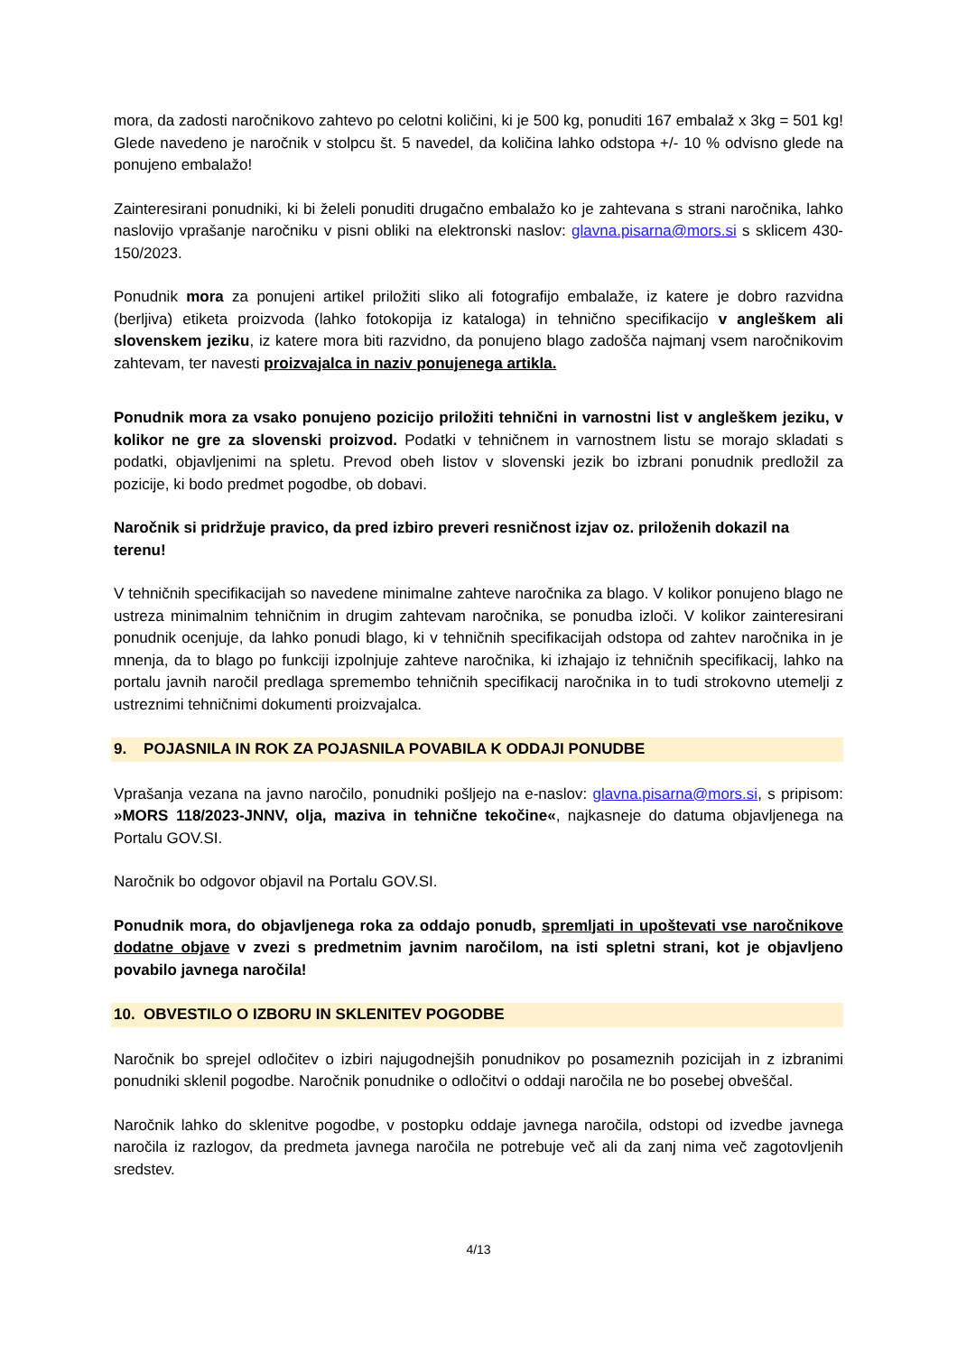mora, da zadosti naročnikovo zahtevo po celotni količini, ki je 500 kg, ponuditi 167 embalaž x 3kg = 501 kg! Glede navedeno je naročnik v stolpcu št. 5 navedel, da količina lahko odstopa +/- 10 % odvisno glede na ponujeno embalažo!
Zainteresirani ponudniki, ki bi želeli ponuditi drugačno embalažo ko je zahtevana s strani naročnika, lahko naslovijo vprašanje naročniku v pisni obliki na elektronski naslov: glavna.pisarna@mors.si s sklicem 430-150/2023.
Ponudnik mora za ponujeni artikel priložiti sliko ali fotografijo embalaže, iz katere je dobro razvidna (berljiva) etiketa proizvoda (lahko fotokopija iz kataloga) in tehnično specifikacijo v angleškem ali slovenskem jeziku, iz katere mora biti razvidno, da ponujeno blago zadošča najmanj vsem naročnikovim zahtevam, ter navesti proizvajalca in naziv ponujenega artikla.
Ponudnik mora za vsako ponujeno pozicijo priložiti tehnični in varnostni list v angleškem jeziku, v kolikor ne gre za slovenski proizvod. Podatki v tehničnem in varnostnem listu se morajo skladati s podatki, objavljenimi na spletu. Prevod obeh listov v slovenski jezik bo izbrani ponudnik predložil za pozicije, ki bodo predmet pogodbe, ob dobavi.
Naročnik si pridržuje pravico, da pred izbiro preveri resničnost izjav oz. priloženih dokazil na terenu!
V tehničnih specifikacijah so navedene minimalne zahteve naročnika za blago. V kolikor ponujeno blago ne ustreza minimalnim tehničnim in drugim zahtevam naročnika, se ponudba izloči. V kolikor zainteresirani ponudnik ocenjuje, da lahko ponudi blago, ki v tehničnih specifikacijah odstopa od zahtev naročnika in je mnenja, da to blago po funkciji izpolnjuje zahteve naročnika, ki izhajajo iz tehničnih specifikacij, lahko na portalu javnih naročil predlaga spremembo tehničnih specifikacij naročnika in to tudi strokovno utemelji z ustreznimi tehničnimi dokumenti proizvajalca.
9. POJASNILA IN ROK ZA POJASNILA POVABILA K ODDAJI PONUDBE
Vprašanja vezana na javno naročilo, ponudniki pošljejo na e-naslov: glavna.pisarna@mors.si, s pripisom: »MORS 118/2023-JNNV, olja, maziva in tehnične tekočine«, najkasneje do datuma objavljenega na Portalu GOV.SI.
Naročnik bo odgovor objavil na Portalu GOV.SI.
Ponudnik mora, do objavljenega roka za oddajo ponudb, spremljati in upoštevati vse naročnikove dodatne objave v zvezi s predmetnim javnim naročilom, na isti spletni strani, kot je objavljeno povabilo javnega naročila!
10. OBVESTILO O IZBORU IN SKLENITEV POGODBE
Naročnik bo sprejel odločitev o izbiri najugodnejših ponudnikov po posameznih pozicijah in z izbranimi ponudniki sklenil pogodbe. Naročnik ponudnike o odločitvi o oddaji naročila ne bo posebej obveščal.
Naročnik lahko do sklenitve pogodbe, v postopku oddaje javnega naročila, odstopi od izvedbe javnega naročila iz razlogov, da predmeta javnega naročila ne potrebuje več ali da zanj nima več zagotovljenih sredstev.
4/13